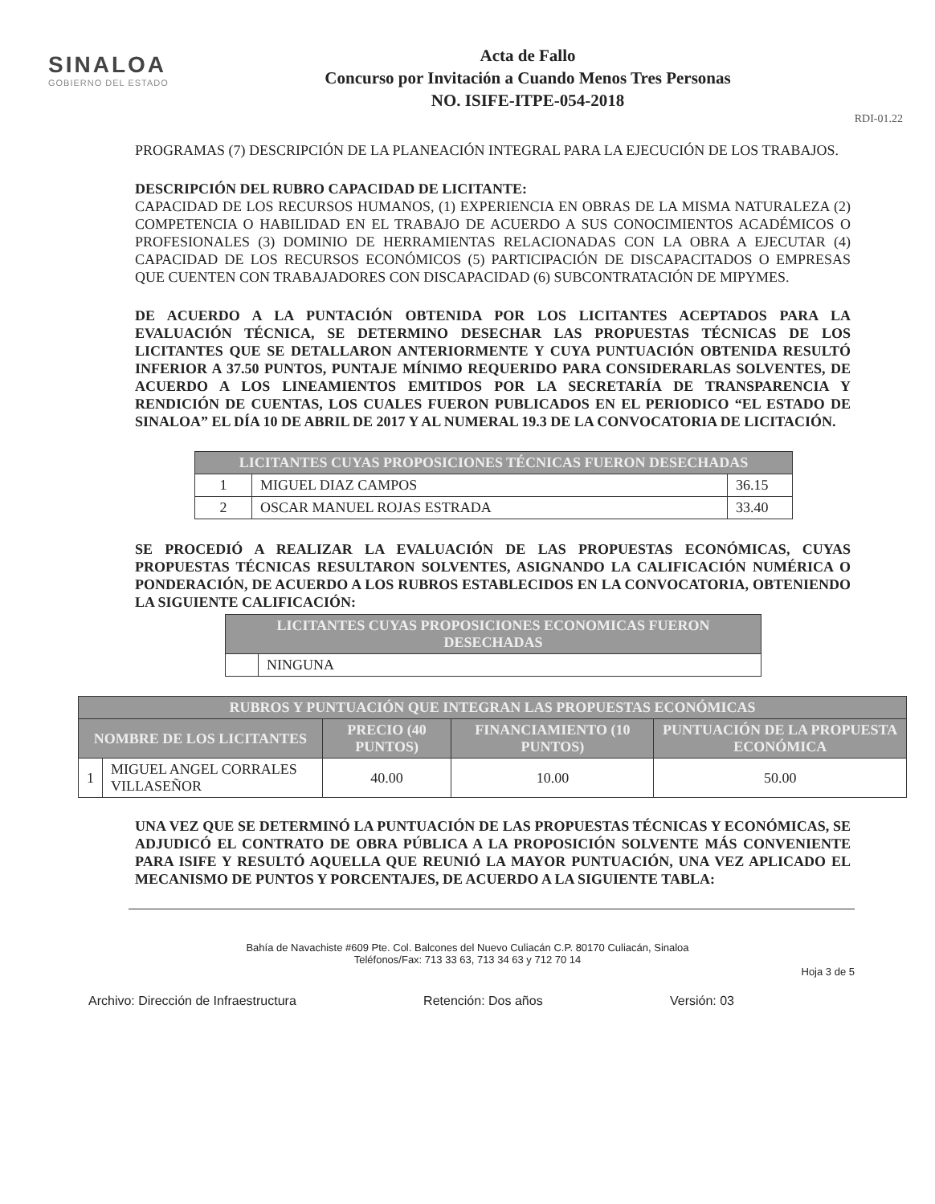SINALOA
GOBIERNO DEL ESTADO
Acta de Fallo
Concurso por Invitación a Cuando Menos Tres Personas
NO. ISIFE-ITPE-054-2018
RDI-01.22
PROGRAMAS (7) DESCRIPCIÓN DE LA PLANEACIÓN INTEGRAL PARA LA EJECUCIÓN DE LOS TRABAJOS.
DESCRIPCIÓN DEL RUBRO CAPACIDAD DE LICITANTE:
CAPACIDAD DE LOS RECURSOS HUMANOS, (1) EXPERIENCIA EN OBRAS DE LA MISMA NATURALEZA (2) COMPETENCIA O HABILIDAD EN EL TRABAJO DE ACUERDO A SUS CONOCIMIENTOS ACADÉMICOS O PROFESIONALES (3) DOMINIO DE HERRAMIENTAS RELACIONADAS CON LA OBRA A EJECUTAR (4) CAPACIDAD DE LOS RECURSOS ECONÓMICOS (5) PARTICIPACIÓN DE DISCAPACITADOS O EMPRESAS QUE CUENTEN CON TRABAJADORES CON DISCAPACIDAD (6) SUBCONTRATACIÓN DE MIPYMES.
DE ACUERDO A LA PUNTACIÓN OBTENIDA POR LOS LICITANTES ACEPTADOS PARA LA EVALUACIÓN TÉCNICA, SE DETERMINO DESECHAR LAS PROPUESTAS TÉCNICAS DE LOS LICITANTES QUE SE DETALLARON ANTERIORMENTE Y CUYA PUNTUACIÓN OBTENIDA RESULTÓ INFERIOR A 37.50 PUNTOS, PUNTAJE MÍNIMO REQUERIDO PARA CONSIDERARLAS SOLVENTES, DE ACUERDO A LOS LINEAMIENTOS EMITIDOS POR LA SECRETARÍA DE TRANSPARENCIA Y RENDICIÓN DE CUENTAS, LOS CUALES FUERON PUBLICADOS EN EL PERIODICO “EL ESTADO DE SINALOA” EL DÍA 10 DE ABRIL DE 2017 Y AL NUMERAL 19.3 DE LA CONVOCATORIA DE LICITACIÓN.
| LICITANTES CUYAS PROPOSICIONES TÉCNICAS FUERON DESECHADAS | | |
| --- | --- | --- |
| 1 | MIGUEL DIAZ CAMPOS | 36.15 |
| 2 | OSCAR MANUEL ROJAS ESTRADA | 33.40 |
SE PROCEDIÓ A REALIZAR LA EVALUACIÓN DE LAS PROPUESTAS ECONÓMICAS, CUYAS PROPUESTAS TÉCNICAS RESULTARON SOLVENTES, ASIGNANDO LA CALIFICACIÓN NUMÉRICA O PONDERACIÓN, DE ACUERDO A LOS RUBROS ESTABLECIDOS EN LA CONVOCATORIA, OBTENIENDO LA SIGUIENTE CALIFICACIÓN:
| LICITANTES CUYAS PROPOSICIONES ECONOMICAS FUERON DESECHADAS | |
| --- | --- |
| | NINGUNA |
| RUBROS Y PUNTUACIÓN QUE INTEGRAN LAS PROPUESTAS ECONÓMICAS | | | | |
| --- | --- | --- | --- | --- |
| NOMBRE DE LOS LICITANTES | | PRECIO (40 PUNTOS) | FINANCIAMIENTO (10 PUNTOS) | PUNTUACIÓN DE LA PROPUESTA ECONÓMICA |
| 1 | MIGUEL ANGEL CORRALES VILLASEÑOR | 40.00 | 10.00 | 50.00 |
UNA VEZ QUE SE DETERMINÓ LA PUNTUACIÓN DE LAS PROPUESTAS TÉCNICAS Y ECONÓMICAS, SE ADJUDICÓ EL CONTRATO DE OBRA PÚBLICA A LA PROPOSICIÓN SOLVENTE MÁS CONVENIENTE PARA ISIFE Y RESULTÓ AQUELLA QUE REUNIÓ LA MAYOR PUNTUACIÓN, UNA VEZ APLICADO EL MECANISMO DE PUNTOS Y PORCENTAJES, DE ACUERDO A LA SIGUIENTE TABLA:
Bahía de Navachiste #609 Pte. Col. Balcones del Nuevo Culiacán C.P. 80170 Culiacán, Sinaloa
Teléfonos/Fax: 713 33 63, 713 34 63 y 712 70 14
Hoja 3 de 5
Archivo: Dirección de Infraestructura Retención: Dos años Versión: 03